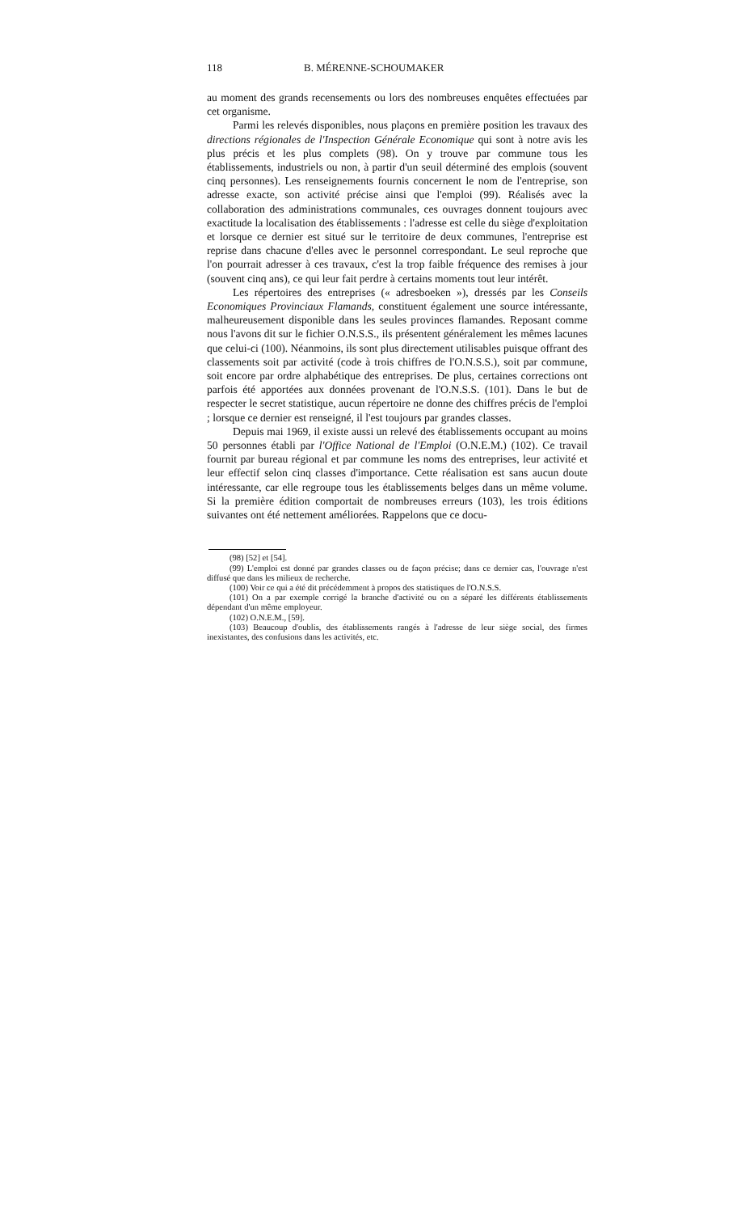118 B. MÉRENNE-SCHOUMAKER
au moment des grands recensements ou lors des nombreuses enquêtes effectuées par cet organisme.
Parmi les relevés disponibles, nous plaçons en première position les travaux des directions régionales de l'Inspection Générale Economique qui sont à notre avis les plus précis et les plus complets (98). On y trouve par commune tous les établissements, industriels ou non, à partir d'un seuil déterminé des emplois (souvent cinq personnes). Les renseignements fournis concernent le nom de l'entreprise, son adresse exacte, son activité précise ainsi que l'emploi (99). Réalisés avec la collaboration des administrations communales, ces ouvrages donnent toujours avec exactitude la localisation des établissements : l'adresse est celle du siège d'exploitation et lorsque ce dernier est situé sur le territoire de deux communes, l'entreprise est reprise dans chacune d'elles avec le personnel correspondant. Le seul reproche que l'on pourrait adresser à ces travaux, c'est la trop faible fréquence des remises à jour (souvent cinq ans), ce qui leur fait perdre à certains moments tout leur intérêt.
Les répertoires des entreprises (« adresboeken »), dressés par les Conseils Economiques Provinciaux Flamands, constituent également une source intéressante, malheureusement disponible dans les seules provinces flamandes. Reposant comme nous l'avons dit sur le fichier O.N.S.S., ils présentent généralement les mêmes lacunes que celui-ci (100). Néanmoins, ils sont plus directement utilisables puisque offrant des classements soit par activité (code à trois chiffres de l'O.N.S.S.), soit par commune, soit encore par ordre alphabétique des entreprises. De plus, certaines corrections ont parfois été apportées aux données provenant de l'O.N.S.S. (101). Dans le but de respecter le secret statistique, aucun répertoire ne donne des chiffres précis de l'emploi ; lorsque ce dernier est renseigné, il l'est toujours par grandes classes.
Depuis mai 1969, il existe aussi un relevé des établissements occupant au moins 50 personnes établi par l'Office National de l'Emploi (O.N.E.M.) (102). Ce travail fournit par bureau régional et par commune les noms des entreprises, leur activité et leur effectif selon cinq classes d'importance. Cette réalisation est sans aucun doute intéressante, car elle regroupe tous les établissements belges dans un même volume. Si la première édition comportait de nombreuses erreurs (103), les trois éditions suivantes ont été nettement améliorées. Rappelons que ce docu-
(98) [52] et [54].
(99) L'emploi est donné par grandes classes ou de façon précise; dans ce dernier cas, l'ouvrage n'est diffusé que dans les milieux de recherche.
(100) Voir ce qui a été dit précédemment à propos des statistiques de l'O.N.S.S.
(101) On a par exemple corrigé la branche d'activité ou on a séparé les différents établissements dépendant d'un même employeur.
(102) O.N.E.M., [59].
(103) Beaucoup d'oublis, des établissements rangés à l'adresse de leur siège social, des firmes inexistantes, des confusions dans les activités, etc.